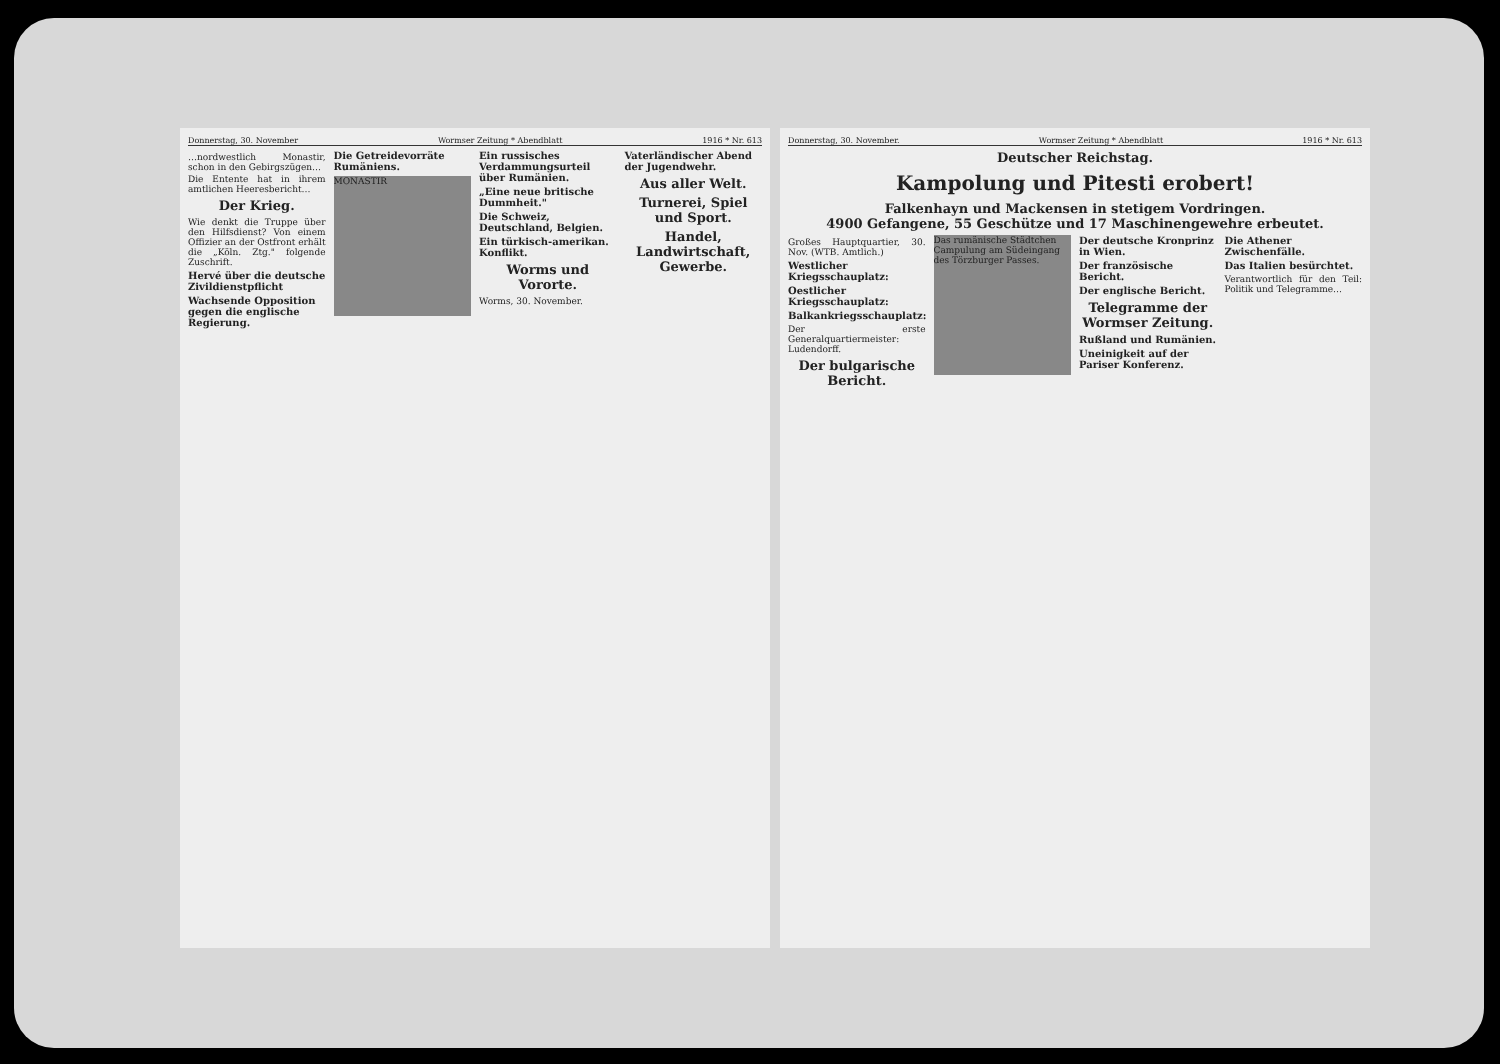Donnerstag, 30. November Wormser Zeitung * Abendblatt 1916 * Nr. 613
…nordwestlich Monastir, schon in den Gebirgszügen…
Die Entente hat in ihrem amtlichen Heeresbericht…
Der Krieg.
Wie denkt die Truppe über den Hilfsdienst? Von einem Offizier an der Ostfront erhält die „Köln. Ztg." folgende Zuschrift.
Hervé über die deutsche Zivildienstpflicht
Wachsende Opposition gegen die englische Regierung.
Die Getreidevorräte Rumäniens.
MONASTIR
Ein russisches Verdammungsurteil über Rumänien.
„Eine neue britische Dummheit."
Die Schweiz, Deutschland, Belgien.
Ein türkisch-amerikan. Konflikt.
Worms und Vororte.
Worms, 30. November.
Vaterländischer Abend der Jugendwehr.
Aus aller Welt.
Turnerei, Spiel und Sport.
Handel, Landwirtschaft, Gewerbe.
Donnerstag, 30. November. Wormser Zeitung * Abendblatt 1916 * Nr. 613
Deutscher Reichstag.
Kampolung und Pitesti erobert!
Falkenhayn und Mackensen in stetigem Vordringen.
4900 Gefangene, 55 Geschütze und 17 Maschinengewehre erbeutet.
Großes Hauptquartier, 30. Nov. (WTB. Amtlich.)
Westlicher Kriegsschauplatz:
Oestlicher Kriegsschauplatz:
Balkankriegsschauplatz:
Der erste Generalquartiermeister: Ludendorff.
Der bulgarische Bericht.
Das rumänische Städtchen Campulung am Südeingang des Törzburger Passes.
Der deutsche Kronprinz in Wien.
Der französische Bericht.
Der englische Bericht.
Telegramme der Wormser Zeitung.
Rußland und Rumänien.
Uneinigkeit auf der Pariser Konferenz.
Die Athener Zwischenfälle.
Das Italien besürchtet.
Verantwortlich für den Teil: Politik und Telegramme…